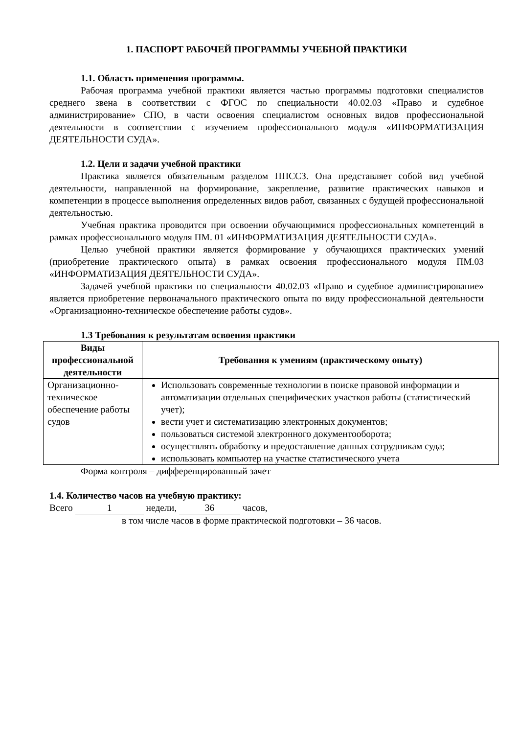1. ПАСПОРТ РАБОЧЕЙ ПРОГРАММЫ УЧЕБНОЙ ПРАКТИКИ
1.1. Область применения программы.
Рабочая программа учебной практики является частью программы подготовки специалистов среднего звена в соответствии с ФГОС по специальности 40.02.03 «Право и судебное администрирование» СПО, в части освоения специалистом основных видов профессиональной деятельности в соответствии с изучением профессионального модуля «ИНФОРМАТИЗАЦИЯ ДЕЯТЕЛЬНОСТИ СУДА».
1.2. Цели и задачи учебной практики
Практика является обязательным разделом ППССЗ. Она представляет собой вид учебной деятельности, направленной на формирование, закрепление, развитие практических навыков и компетенции в процессе выполнения определенных видов работ, связанных с будущей профессиональной деятельностью.
Учебная практика проводится при освоении обучающимися профессиональных компетенций в рамках профессионального модуля ПМ. 01 «ИНФОРМАТИЗАЦИЯ ДЕЯТЕЛЬНОСТИ СУДА».
Целью учебной практики является формирование у обучающихся практических умений (приобретение практического опыта) в рамках освоения профессионального модуля ПМ.03 «ИНФОРМАТИЗАЦИЯ ДЕЯТЕЛЬНОСТИ СУДА».
Задачей учебной практики по специальности 40.02.03 «Право и судебное администрирование» является приобретение первоначального практического опыта по виду профессиональной деятельности «Организационно-техническое обеспечение работы судов».
1.3 Требования к результатам освоения практики
| Виды профессиональной деятельности | Требования к умениям (практическому опыту) |
| --- | --- |
| Организационно-техническое обеспечение работы судов | Использовать современные технологии в поиске правовой информации и автоматизации отдельных специфических участков работы (статистический учет); вести учет и систематизацию электронных документов; пользоваться системой электронного документооборота; осуществлять обработку и предоставление данных сотрудникам суда; использовать компьютер на участке статистического учета |
Форма контроля – дифференцированный зачет
1.4. Количество часов на учебную практику:
Всего 1 недели, 36 часов,
в том числе часов в форме практической подготовки – 36 часов.